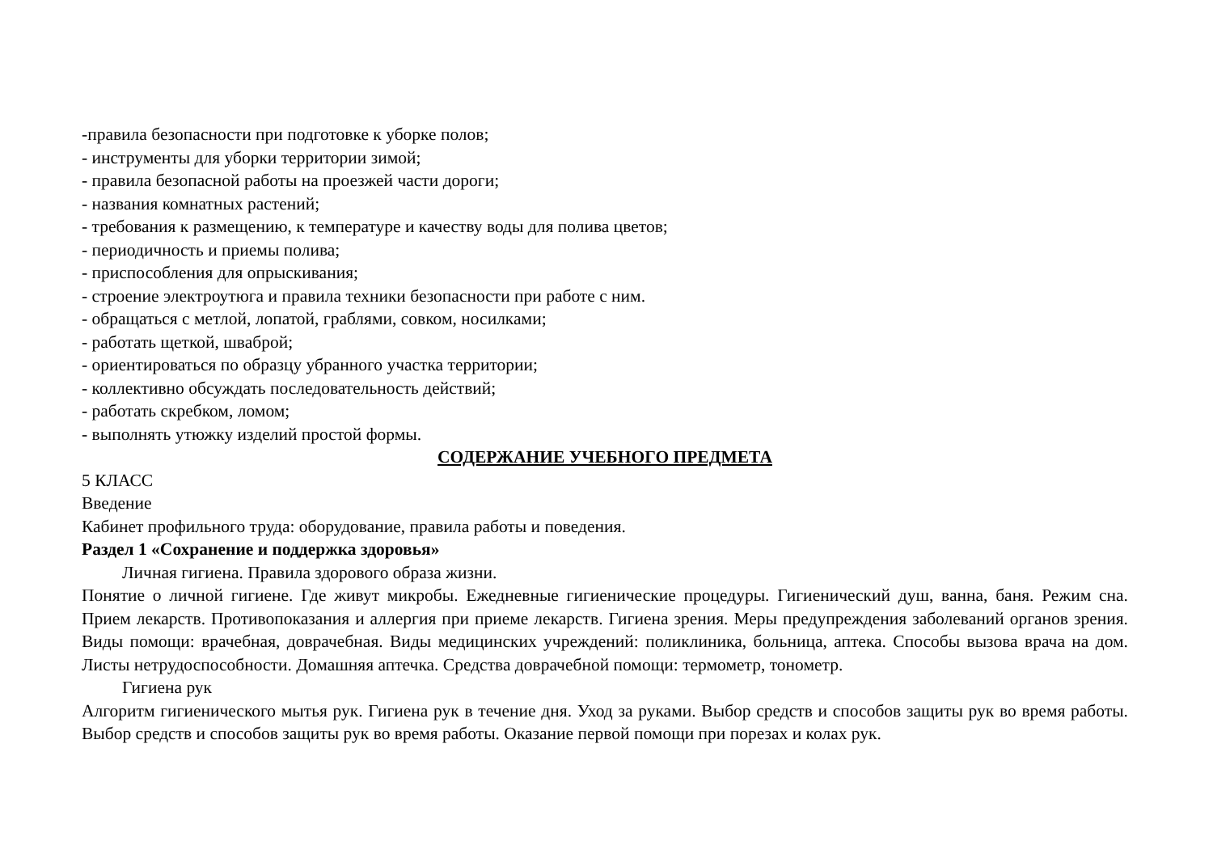-правила безопасности при подготовке к уборке полов;
- инструменты для уборки территории зимой;
- правила безопасной работы на проезжей части дороги;
- названия комнатных растений;
- требования к размещению, к температуре и качеству воды для полива цветов;
- периодичность и приемы полива;
- приспособления для опрыскивания;
- строение электроутюга и правила техники безопасности при работе с ним.
- обращаться с метлой, лопатой, граблями, совком, носилками;
- работать щеткой, шваброй;
- ориентироваться по образцу убранного участка территории;
- коллективно обсуждать последовательность действий;
- работать скребком, ломом;
- выполнять утюжку изделий простой формы.
СОДЕРЖАНИЕ УЧЕБНОГО ПРЕДМЕТА
5 КЛАСС
Введение
Кабинет профильного труда: оборудование, правила работы и поведения.
Раздел 1 «Сохранение и поддержка здоровья»
Личная гигиена. Правила здорового образа жизни.
Понятие о личной гигиене. Где живут микробы. Ежедневные гигиенические процедуры. Гигиенический душ, ванна, баня. Режим сна. Прием лекарств. Противопоказания и аллергия при приеме лекарств. Гигиена зрения. Меры предупреждения заболеваний органов зрения. Виды помощи: врачебная, доврачебная. Виды медицинских учреждений: поликлиника, больница, аптека. Способы вызова врача на дом. Листы нетрудоспособности. Домашняя аптечка. Средства доврачебной помощи: термометр, тонометр.
Гигиена рук
Алгоритм гигиенического мытья рук. Гигиена рук в течение дня. Уход за руками. Выбор средств и способов защиты рук во время работы. Выбор средств и способов защиты рук во время работы. Оказание первой помощи при порезах и колах рук.